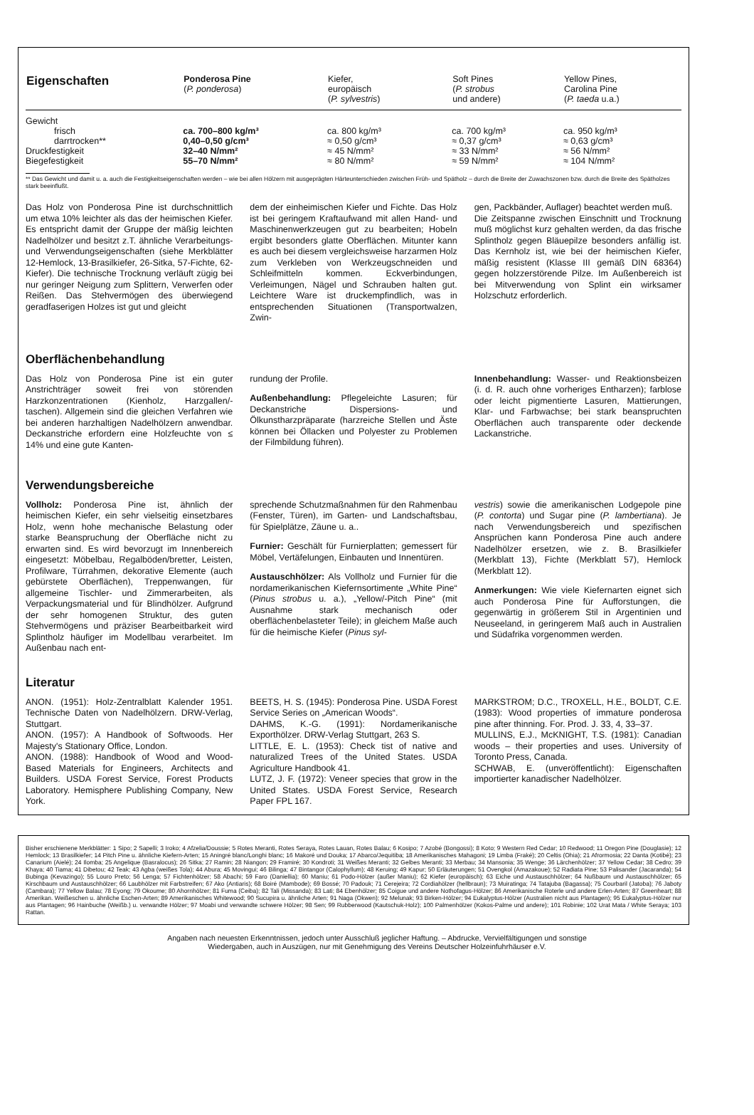| Eigenschaften | Ponderosa Pine ( P. ponderosa ) | Kiefer, europäisch ( P. sylvestris ) | Soft Pines ( P. strobus und andere) | Yellow Pines, Carolina Pine ( P. taeda u.a.) |
| --- | --- | --- | --- | --- |
| Gewicht | | | | |
| frisch | ca. 700–800 kg/m³ | ca. 800 kg/m³ | ca. 700 kg/m³ | ca. 950 kg/m³ |
| darrtrocken** | 0,40–0,50 g/cm³ | ≈ 0,50 g/cm³ | ≈ 0,37 g/cm³ | ≈ 0,63 g/cm³ |
| Druckfestigkeit | 32–40 N/mm² | ≈ 45 N/mm² | ≈ 33 N/mm² | ≈ 56 N/mm² |
| Biegefestigkeit | 55–70 N/mm² | ≈ 80 N/mm² | ≈ 59 N/mm² | ≈ 104 N/mm² |
** Das Gewicht und damit u. a. auch die Festigkeitseigenschaften werden – wie bei allen Hölzern mit ausgeprägten Härteunterschieden zwischen Früh- und Spätholz – durch die Breite der Zuwachszonen bzw. durch die Breite des Spätholzes stark beeinflußt.
Das Holz von Ponderosa Pine ist durchschnittlich um etwa 10% leichter als das der heimischen Kiefer. Es entspricht damit der Gruppe der mäßig leichten Nadelhölzer und besitzt z.T. ähnliche Verarbeitungs- und Verwendungseigenschaften (siehe Merkblätter 12-Hemlock, 13-Brasilkiefer, 26-Sitka, 57-Fichte, 62-Kiefer). Die technische Trocknung verläuft zügig bei nur geringer Neigung zum Splittern, Verwerfen oder Reißen. Das Stehvermögen des überwiegend geradfaserigen Holzes ist gut und gleicht
dem der einheimischen Kiefer und Fichte. Das Holz ist bei geringem Kraftaufwand mit allen Hand- und Maschinenwerkzeugen gut zu bearbeiten; Hobeln ergibt besonders glatte Oberflächen. Mitunter kann es auch bei diesem vergleichsweise harzarmen Holz zum Verkleben von Werkzeugschneiden und Schleifmitteln kommen. Eckverbindungen, Verleimungen, Nägel und Schrauben halten gut. Leichtere Ware ist druckempfindlich, was in entsprechenden Situationen (Transportwalzen, Zwin-
gen, Packbänder, Auflager) beachtet werden muß.
Die Zeitspanne zwischen Einschnitt und Trocknung muß möglichst kurz gehalten werden, da das frische Splintholz gegen Bläuepilze besonders anfällig ist. Das Kernholz ist, wie bei der heimischen Kiefer, mäßig resistent (Klasse III gemäß DIN 68364) gegen holzzerstörende Pilze. Im Außenbereich ist bei Mitverwendung von Splint ein wirksamer Holzschutz erforderlich.
Oberflächenbehandlung
Das Holz von Ponderosa Pine ist ein guter Anstrichträger soweit frei von störenden Harzkonzentrationen (Kienholz, Harzgallen/-taschen). Allgemein sind die gleichen Verfahren wie bei anderen harzhaltigen Nadelhölzern anwendbar. Deckanstriche erfordern eine Holzfeuchte von ≤ 14% und eine gute Kanten-
rundung der Profile.
Außenbehandlung: Pflegeleichte Lasuren; für Deckanstriche Dispersions- und Ölkunstharzpräparate (harzreiche Stellen und Äste können bei Öllacken und Polyester zu Problemen der Filmbildung führen).
Innenbehandlung: Wasser- und Reaktionsbeizen (i. d. R. auch ohne vorheriges Entharzen); farblose oder leicht pigmentierte Lasuren, Mattierungen, Klar- und Farbwachse; bei stark beanspruchten Oberflächen auch transparente oder deckende Lackanstriche.
Verwendungsbereiche
Vollholz: Ponderosa Pine ist, ähnlich der heimischen Kiefer, ein sehr vielseitig einsetzbares Holz, wenn hohe mechanische Belastung oder starke Beanspruchung der Oberfläche nicht zu erwarten sind. Es wird bevorzugt im Innenbereich eingesetzt: Möbelbau, Regalböden/bretter, Leisten, Profilware, Türrahmen, dekorative Elemente (auch gebürstete Oberflächen), Treppenwangen, für allgemeine Tischler- und Zimmerarbeiten, als Verpackungsmaterial und für Blindhölzer. Aufgrund der sehr homogenen Struktur, des guten Stehvermögens und präziser Bearbeitbarkeit wird Splintholz häufiger im Modellbau verarbeitet. Im Außenbau nach ent-
sprechende Schutzmaßnahmen für den Rahmenbau (Fenster, Türen), im Garten- und Landschaftsbau, für Spielplätze, Zäune u. a..
Furnier: Geschält für Furnierplatten; gemessert für Möbel, Vertäfelungen, Einbauten und Innentüren.
Austauschhölzer: Als Vollholz und Furnier für die nordamerikanischen Kiefernsortimente „White Pine“ (Pinus strobus u. a.), „Yellow/-Pitch Pine“ (mit Ausnahme stark mechanisch oder oberflächenbelasteter Teile); in gleichem Maße auch für die heimische Kiefer (Pinus syl-
vestris) sowie die amerikanischen Lodgepole pine (P. contorta) und Sugar pine (P. lambertiana). Je nach Verwendungsbereich und spezifischen Ansprüchen kann Ponderosa Pine auch andere Nadelhölzer ersetzen, wie z. B. Brasilkiefer (Merkblatt 13), Fichte (Merkblatt 57), Hemlock (Merkblatt 12).
Anmerkungen: Wie viele Kiefernarten eignet sich auch Ponderosa Pine für Aufforstungen, die gegenwärtig in größerem Stil in Argentinien und Neuseeland, in geringerem Maß auch in Australien und Südafrika vorgenommen werden.
Literatur
ANON. (1951): Holz-Zentralblatt Kalender 1951. Technische Daten von Nadelhölzern. DRW-Verlag, Stuttgart.
ANON. (1957): A Handbook of Softwoods. Her Majesty's Stationary Office, London.
ANON. (1988): Handbook of Wood and Wood-Based Materials for Engineers, Architects and Builders. USDA Forest Service, Forest Products Laboratory. Hemisphere Publishing Company, New York.
BEETS, H. S. (1945): Ponderosa Pine. USDA Forest Service Series on „American Woods“.
DAHMS, K.-G. (1991): Nordamerikanische Exporthölzer. DRW-Verlag Stuttgart, 263 S.
LITTLE, E. L. (1953): Check tist of native and naturalized Trees of the United States. USDA Agriculture Handbook 41.
LUTZ, J. F. (1972): Veneer species that grow in the United States. USDA Forest Service, Research Paper FPL 167.
MARKSTROM; D.C., TROXELL, H.E., BOLDT, C.E. (1983): Wood properties of immature ponderosa pine after thinning. For. Prod. J. 33, 4, 33–37.
MULLINS, E.J., McKNIGHT, T.S. (1981): Canadian woods – their properties and uses. University of Toronto Press, Canada.
SCHWAB, E. (unveröffentlicht): Eigenschaften importierter kanadischer Nadelhölzer.
Bisher erschienene Merkblätter: 1 Sipo; 2 Sapelli; 3 Iroko; 4 Afzelia/Doussie; 5 Rotes Meranti, Rotes Seraya, Rotes Lauan, Rotes Balau; 6 Kosipo; 7 Azobé (Bongossi); 8 Koto; 9 Western Red Cedar; 10 Redwood; 11 Oregon Pine (Douglasie); 12 Hemlock; 13 Brasilkiefer; 14 Pitch Pine u. ähnliche Kiefern-Arten; 15 Aningré blanc/Longhi blanc; 16 Makoré und Douka; 17 Abarco/Jequitiba; 18 Amerikanisches Mahagoni; 19 Limba (Fraké); 20 Celtis (Ohia); 21 Afrormosia; 22 Danta (Kotibé); 23 Canarium (Aielé); 24 Ilomba; 25 Angelique (Basralocus); 26 Sitka; 27 Ramin; 28 Niangon; 29 Framiré; 30 Kondroti; 31 Weißes Meranti; 32 Gelbes Meranti; 33 Merbau; 34 Mansonia; 35 Wenge; 36 Lärchenhölzer; 37 Yellow Cedar; 38 Cedro; 39 Khaya; 40 Tiama; 41 Dibetou; 42 Teak; 43 Agba (weißes Tola); 44 Abura; 45 Movingui; 46 Bilinga; 47 Bintangor (Calophyllum); 48 Keruing; 49 Kapur; 50 Erläuterungen; 51 Ovengkol (Amazakoue); 52 Radiata Pine; 53 Palisander (Jacaranda); 54 Bubinga (Kevazingo); 55 Louro Preto; 56 Lenga; 57 Fichtenhölzer; 58 Abachi; 59 Faro (Daniellia); 60 Maniu; 61 Podo-Hölzer (außer Maniu); 62 Kiefer (europäisch); 63 Eiche und Austauschhölzer; 64 Nußbaum und Austauschhölzer; 65 Kirschbaum und Austauschhölzer; 66 Laubhölzer mit Farbstreifen; 67 Ako (Antiaris); 68 Boiré (Mambode); 69 Bossé; 70 Padouk; 71 Cerejeira; 72 Cordiahölzer (hellbraun); 73 Muiratinga; 74 Tatajuba (Bagassa); 75 Courbaril (Jatoba); 76 Jaboty (Cambara); 77 Yellow Balau; 78 Eyong; 79 Okoume; 80 Ahornhölzer; 81 Fuma (Ceiba); 82 Tali (Missanda); 83 Lati; 84 Ebenhölzer; 85 Coigue und andere Nothofagus-Hölzer; 86 Amerikanische Roterle und andere Erlen-Arten; 87 Greenheart; 88 Amerikan. Weißeschen u. ähnliche Eschen-Arten; 89 Amerikanisches Whitewood; 90 Sucupira u. ähnliche Arten; 91 Naga (Okwen); 92 Melunak; 93 Birken-Hölzer; 94 Eukalyptus-Hölzer (Australien nicht aus Plantagen); 95 Eukalyptus-Hölzer nur aus Plantagen; 96 Hainbuche (Weißb.) u. verwandte Hölzer; 97 Moabi und verwandte schwere Hölzer; 98 Sen; 99 Rubberwood (Kautschuk-Holz); 100 Palmenhölzer (Kokos-Palme und andere); 101 Robinie; 102 Urat Mata / White Seraya; 103 Rattan.
Angaben nach neuesten Erkenntnissen, jedoch unter Ausschluß jeglicher Haftung. – Abdrucke, Vervielfältigungen und sonstige
Wiedergaben, auch in Auszügen, nur mit Genehmigung des Vereins Deutscher Holzeinfuhrhäuser e.V.